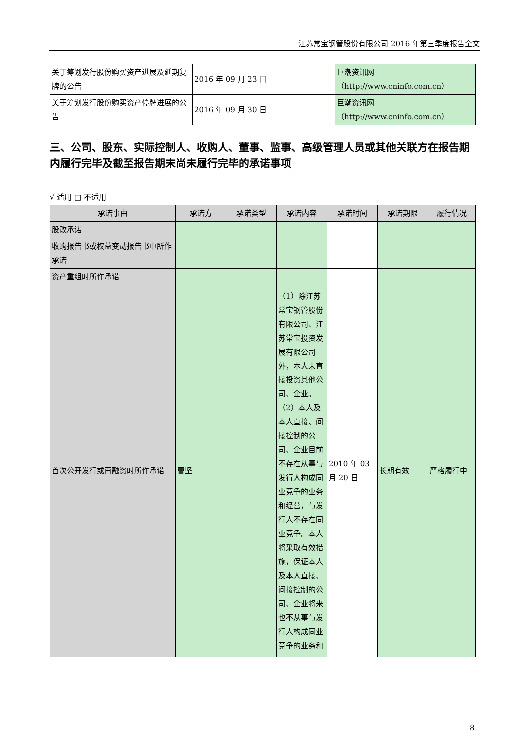江苏常宝钢管股份有限公司 2016 年第三季度报告全文
| 关于筹划发行股份购买资产进展及延期复牌的公告 | 2016 年 09 月 23 日 | 巨潮资讯网（http://www.cninfo.com.cn） |
| 关于筹划发行股份购买资产停牌进展的公告 | 2016 年 09 月 30 日 | 巨潮资讯网（http://www.cninfo.com.cn） |
三、公司、股东、实际控制人、收购人、董事、监事、高级管理人员或其他关联方在报告期内履行完毕及截至报告期末尚未履行完毕的承诺事项
√ 适用 □ 不适用
| 承诺事由 | 承诺方 | 承诺类型 | 承诺内容 | 承诺时间 | 承诺期限 | 履行情况 |
| --- | --- | --- | --- | --- | --- | --- |
| 股改承诺 | | | | | | |
| 收购报告书或权益变动报告书中所作承诺 | | | | | | |
| 资产重组时所作承诺 | | | | | | |
| 首次公开发行或再融资时所作承诺 | 曹坚 | | （1）除江苏常宝钢管股份有限公司、江苏常宝投资发展有限公司外，本人未直接投资其他公司、企业。（2）本人及本人直接、间接控制的公司、企业目前不存在从事与发行人构成同业竞争的业务和经营，与发行人不存在同业竞争。本人将采取有效措施，保证本人及本人直接、间接控制的公司、企业将来也不从事与发行人构成同业竞争的业务和 | 2010 年 03 月 20 日 | 长期有效 | 严格履行中 |
8